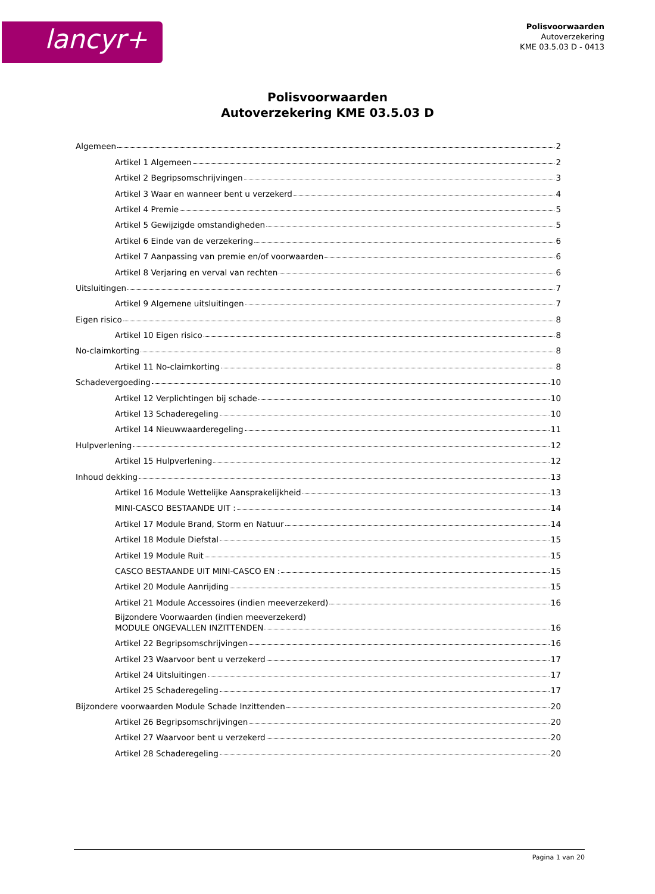lancyr+
Polisvoorwaarden
Autoverzekering
KME 03.5.03 D - 0413
Polisvoorwaarden
Autoverzekering KME 03.5.03 D
Algemeen 2
Artikel 1 Algemeen 2
Artikel 2 Begripsomschrijvingen 3
Artikel 3 Waar en wanneer bent u verzekerd 4
Artikel 4 Premie 5
Artikel 5 Gewijzigde omstandigheden 5
Artikel 6 Einde van de verzekering 6
Artikel 7 Aanpassing van premie en/of voorwaarden 6
Artikel 8 Verjaring en verval van rechten 6
Uitsluitingen 7
Artikel 9 Algemene uitsluitingen 7
Eigen risico 8
Artikel 10 Eigen risico 8
No-claimkorting 8
Artikel 11 No-claimkorting 8
Schadevergoeding 10
Artikel 12 Verplichtingen bij schade 10
Artikel 13 Schaderegeling 10
Artikel 14 Nieuwwaarderegeling 11
Hulpverlening 12
Artikel 15 Hulpverlening 12
Inhoud dekking 13
Artikel 16 Module Wettelijke Aansprakelijkheid 13
MINI-CASCO BESTAANDE UIT : 14
Artikel 17 Module Brand, Storm en Natuur 14
Artikel 18 Module Diefstal 15
Artikel 19 Module Ruit 15
CASCO BESTAANDE UIT MINI-CASCO EN : 15
Artikel 20 Module Aanrijding 15
Artikel 21 Module Accessoires (indien meeverzekerd) 16
Bijzondere Voorwaarden (indien meeverzekerd)
MODULE ONGEVALLEN INZITTENDEN 16
Artikel 22 Begripsomschrijvingen 16
Artikel 23 Waarvoor bent u verzekerd 17
Artikel 24 Uitsluitingen 17
Artikel 25 Schaderegeling 17
Bijzondere voorwaarden Module Schade Inzittenden 20
Artikel 26 Begripsomschrijvingen 20
Artikel 27 Waarvoor bent u verzekerd 20
Artikel 28 Schaderegeling 20
Pagina 1 van 20